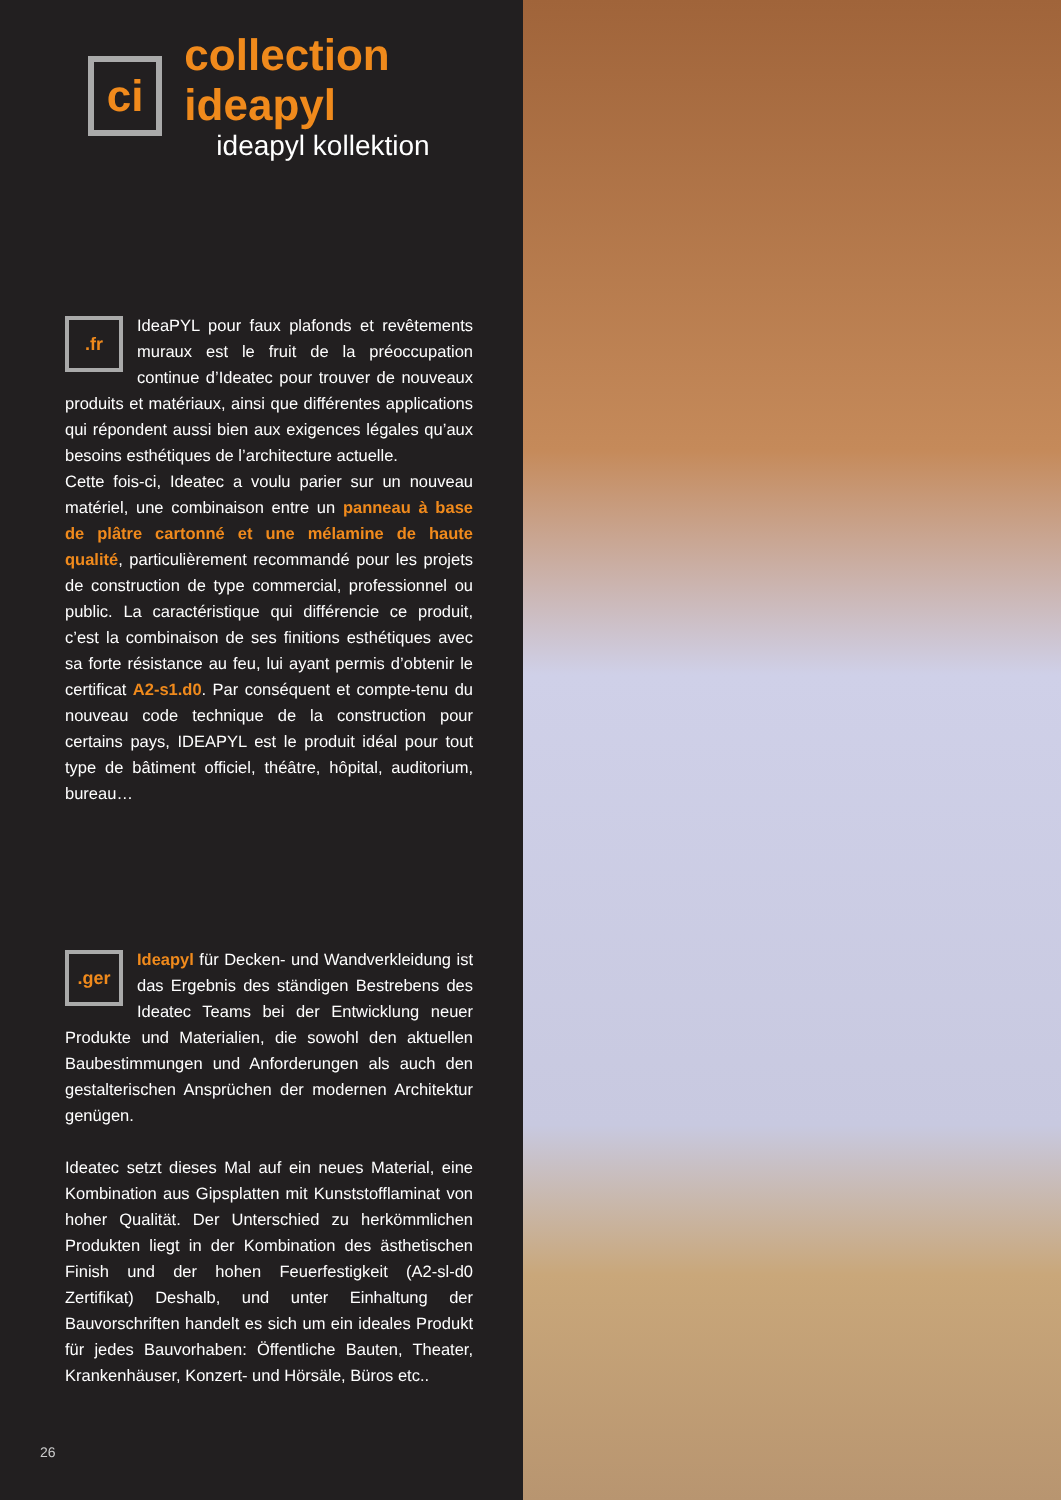ci
collection ideapyl
ideapyl kollektion
.fr
IdeaPYL pour faux plafonds et revêtements muraux est le fruit de la préoccupation continue d’Ideatec pour trouver de nouveaux produits et matériaux, ainsi que différentes applications qui répondent aussi bien aux exigences légales qu’aux besoins esthétiques de l’architecture actuelle.
Cette fois-ci, Ideatec a voulu parier sur un nouveau matériel, une combinaison entre un panneau à base de plâtre cartonné et une mélamine de haute qualité, particulièrement recommandé pour les projets de construction de type commercial, professionnel ou public. La caractéristique qui différencie ce produit, c’est la combinaison de ses finitions esthétiques avec sa forte résistance au feu, lui ayant permis d’obtenir le certificat A2-s1.d0. Par conséquent et compte-tenu du nouveau code technique de la construction pour certains pays, IDEAPYL est le produit idéal pour tout type de bâtiment officiel, théâtre, hôpital, auditorium, bureau…
.ger
Ideapyl für Decken- und Wandverkleidung ist das Ergebnis des ständigen Bestrebens des Ideatec Teams bei der Entwicklung neuer Produkte und Materialien, die sowohl den aktuellen Baubestimmungen und Anforderungen als auch den gestalterischen Ansprüchen der modernen Architektur genügen.
Ideatec setzt dieses Mal auf ein neues Material, eine Kombination aus Gipsplatten mit Kunststofflaminat von hoher Qualität. Der Unterschied zu herkömmlichen Produkten liegt in der Kombination des ästhetischen Finish und der hohen Feuerfestigkeit (A2-sl-d0 Zertifikat) Deshalb, und unter Einhaltung der Bauvorschriften handelt es sich um ein ideales Produkt für jedes Bauvorhaben: Öffentliche Bauten, Theater, Krankenhäuser, Konzert- und Hörsäle, Büros etc..
26